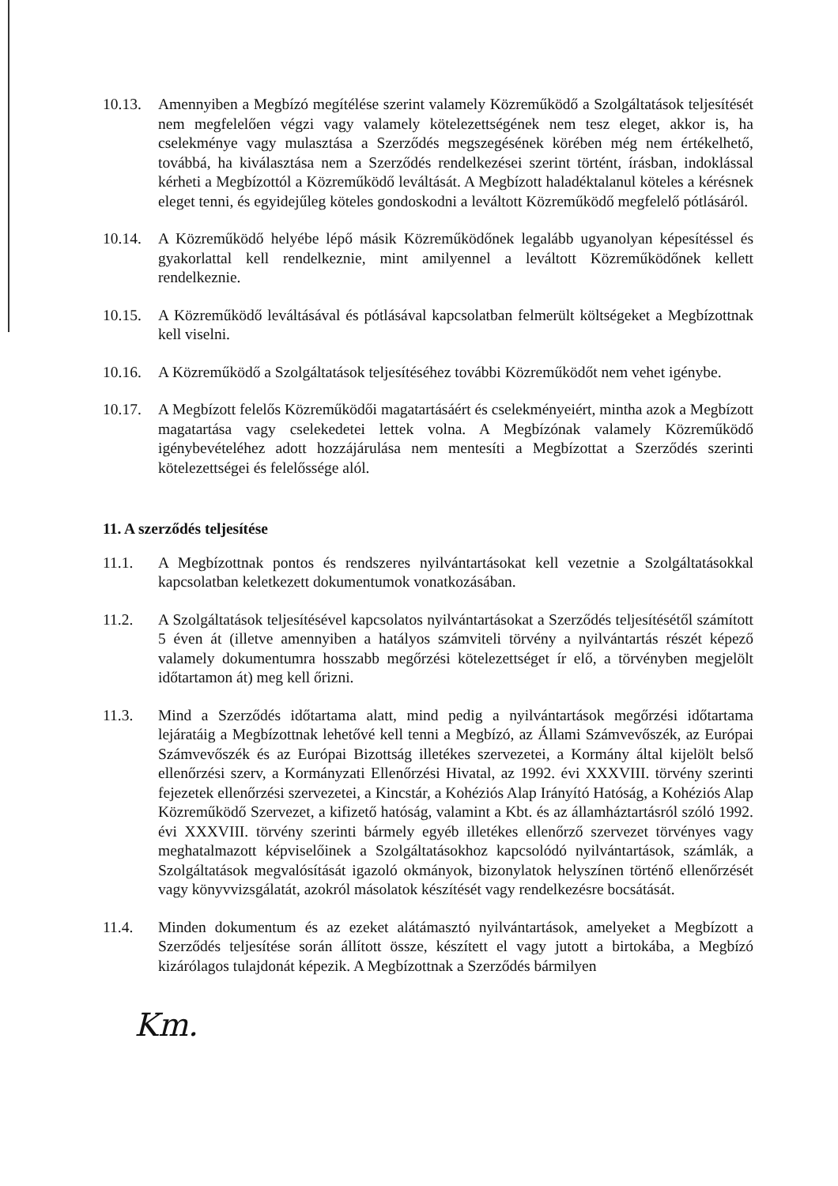10.13.
Amennyiben a Megbízó megítélése szerint valamely Közreműködő a Szolgáltatások teljesítését nem megfelelően végzi vagy valamely kötelezettségének nem tesz eleget, akkor is, ha cselekménye vagy mulasztása a Szerződés megszegésének körében még nem értékelhető, továbbá, ha kiválasztása nem a Szerződés rendelkezései szerint történt, írásban, indoklással kérheti a Megbízottól a Közreműködő leváltását. A Megbízott haladéktalanul köteles a kérésnek eleget tenni, és egyidejűleg köteles gondoskodni a leváltott Közreműködő megfelelő pótlásáról.
10.14.
A Közreműködő helyébe lépő másik Közreműködőnek legalább ugyanolyan képesítéssel és gyakorlattal kell rendelkeznie, mint amilyennel a leváltott Közreműködőnek kellett rendelkeznie.
10.15.
A Közreműködő leváltásával és pótlásával kapcsolatban felmerült költségeket a Megbízottnak kell viselni.
10.16.
A Közreműködő a Szolgáltatások teljesítéséhez további Közreműködőt nem vehet igénybe.
10.17.
A Megbízott felelős Közreműködői magatartásáért és cselekményeiért, mintha azok a Megbízott magatartása vagy cselekedetei lettek volna. A Megbízónak valamely Közreműködő igénybevételéhez adott hozzájárulása nem mentesíti a Megbízottat a Szerződés szerinti kötelezettségei és felelőssége alól.
11. A szerződés teljesítése
11.1. A Megbízottnak pontos és rendszeres nyilvántartásokat kell vezetnie a Szolgáltatásokkal kapcsolatban keletkezett dokumentumok vonatkozásában.
11.2. A Szolgáltatások teljesítésével kapcsolatos nyilvántartásokat a Szerződés teljesítésétől számított 5 éven át (illetve amennyiben a hatályos számviteli törvény a nyilvántartás részét képező valamely dokumentumra hosszabb megőrzési kötelezettséget ír elő, a törvényben megjelölt időtartamon át) meg kell őrizni.
11.3. Mind a Szerződés időtartama alatt, mind pedig a nyilvántartások megőrzési időtartama lejáratáig a Megbízottnak lehetővé kell tenni a Megbízó, az Állami Számvevőszék, az Európai Számvevőszék és az Európai Bizottság illetékes szervezetei, a Kormány által kijelölt belső ellenőrzési szerv, a Kormányzati Ellenőrzési Hivatal, az 1992. évi XXXVIII. törvény szerinti fejezetek ellenőrzési szervezetei, a Kincstár, a Kohéziós Alap Irányító Hatóság, a Kohéziós Alap Közreműködő Szervezet, a kifizető hatóság, valamint a Kbt. és az államháztartásról szóló 1992. évi XXXVIII. törvény szerinti bármely egyéb illetékes ellenőrző szervezet törvényes vagy meghatalmazott képviselőinek a Szolgáltatásokhoz kapcsolódó nyilvántartások, számlák, a Szolgáltatások megvalósítását igazoló okmányok, bizonylatok helyszínen történő ellenőrzését vagy könyvvizsgálatát, azokról másolatok készítését vagy rendelkezésre bocsátását.
11.4. Minden dokumentum és az ezeket alátámasztó nyilvántartások, amelyeket a Megbízott a Szerződés teljesítése során állított össze, készített el vagy jutott a birtokába, a Megbízó kizárólagos tulajdonát képezik. A Megbízottnak a Szerződés bármilyen
Km.